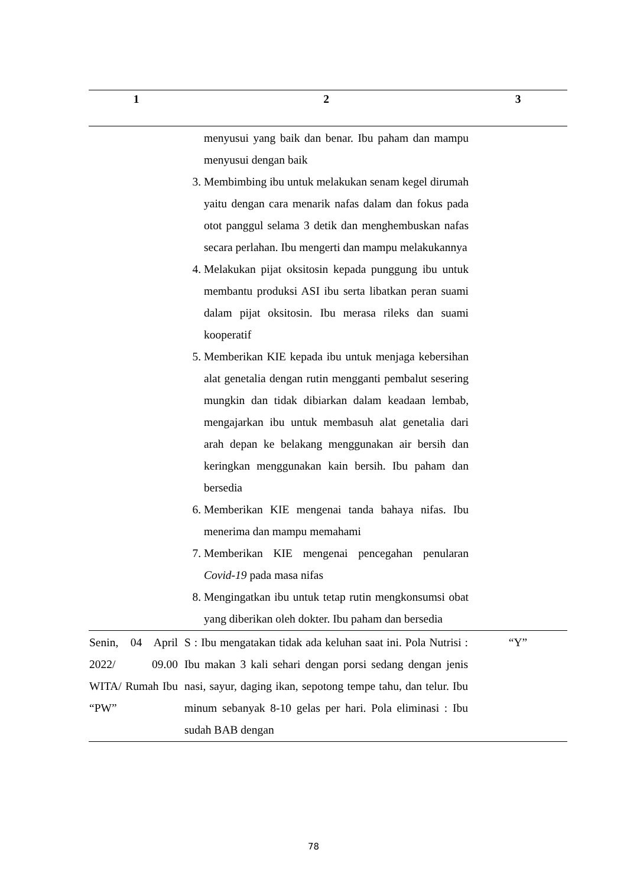| 1 | 2 | 3 |
| --- | --- | --- |
| | menyusui yang baik dan benar. Ibu paham dan mampu menyusui dengan baik 3. Membimbing ibu untuk melakukan senam kegel dirumah yaitu dengan cara menarik nafas dalam dan fokus pada otot panggul selama 3 detik dan menghembuskan nafas secara perlahan. Ibu mengerti dan mampu melakukannya 4. Melakukan pijat oksitosin kepada punggung ibu untuk membantu produksi ASI ibu serta libatkan peran suami dalam pijat oksitosin. Ibu merasa rileks dan suami kooperatif 5. Memberikan KIE kepada ibu untuk menjaga kebersihan alat genetalia dengan rutin mengganti pembalut sesering mungkin dan tidak dibiarkan dalam keadaan lembab, mengajarkan ibu untuk membasuh alat genetalia dari arah depan ke belakang menggunakan air bersih dan keringkan menggunakan kain bersih. Ibu paham dan bersedia 6. Memberikan KIE mengenai tanda bahaya nifas. Ibu menerima dan mampu memahami 7. Memberikan KIE mengenai pencegahan penularan Covid-19 pada masa nifas 8. Mengingatkan ibu untuk tetap rutin mengkonsumsi obat yang diberikan oleh dokter. Ibu paham dan bersedia | |
| Senin, 04 April 2022/ 09.00 WITA/ Rumah Ibu “PW” | S : Ibu mengatakan tidak ada keluhan saat ini. Pola Nutrisi : Ibu makan 3 kali sehari dengan porsi sedang dengan jenis nasi, sayur, daging ikan, sepotong tempe tahu, dan telur. Ibu minum sebanyak 8-10 gelas per hari. Pola eliminasi : Ibu sudah BAB dengan | “Y” |
78